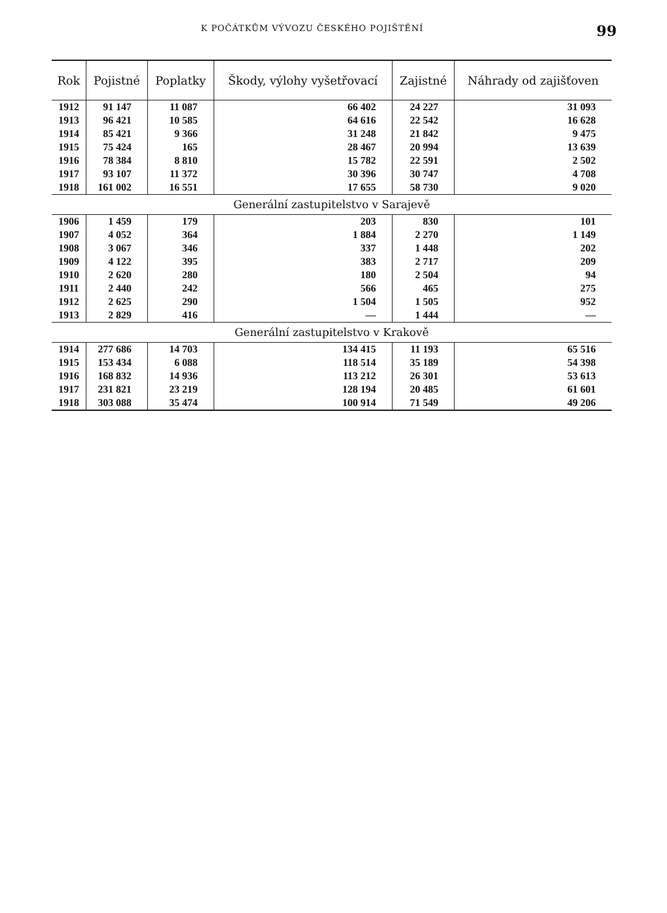K POČÁTKŮM VÝVOZU ČESKÉHO POJIŠTĚNÍ 99
| Rok | Pojistné | Poplatky | Škody, výlohy vyšetřovací | Zajistné | Náhrady od zajišťoven |
| --- | --- | --- | --- | --- | --- |
| 1912 | 91 147 | 11 087 | 66 402 | 24 227 | 31 093 |
| 1913 | 96 421 | 10 585 | 64 616 | 22 542 | 16 628 |
| 1914 | 85 421 | 9 366 | 31 248 | 21 842 | 9 475 |
| 1915 | 75 424 | 165 | 28 467 | 20 994 | 13 639 |
| 1916 | 78 384 | 8 810 | 15 782 | 22 591 | 2 502 |
| 1917 | 93 107 | 11 372 | 30 396 | 30 747 | 4 708 |
| 1918 | 161 002 | 16 551 | 17 655 | 58 730 | 9 020 |
| Generální zastupitelstvo v Sarajevě | | | | | |
| 1906 | 1 459 | 179 | 203 | 830 | 101 |
| 1907 | 4 052 | 364 | 1 884 | 2 270 | 1 149 |
| 1908 | 3 067 | 346 | 337 | 1 448 | 202 |
| 1909 | 4 122 | 395 | 383 | 2 717 | 209 |
| 1910 | 2 620 | 280 | 180 | 2 504 | 94 |
| 1911 | 2 440 | 242 | 566 | 465 | 275 |
| 1912 | 2 625 | 290 | 1 504 | 1 505 | 952 |
| 1913 | 2 829 | 416 | — | 1 444 | — |
| Generální zastupitelstvo v Krakově | | | | | |
| 1914 | 277 686 | 14 703 | 134 415 | 11 193 | 65 516 |
| 1915 | 153 434 | 6 088 | 118 514 | 35 189 | 54 398 |
| 1916 | 168 832 | 14 936 | 113 212 | 26 301 | 53 613 |
| 1917 | 231 821 | 23 219 | 128 194 | 20 485 | 61 601 |
| 1918 | 303 088 | 35 474 | 100 914 | 71 549 | 49 206 |